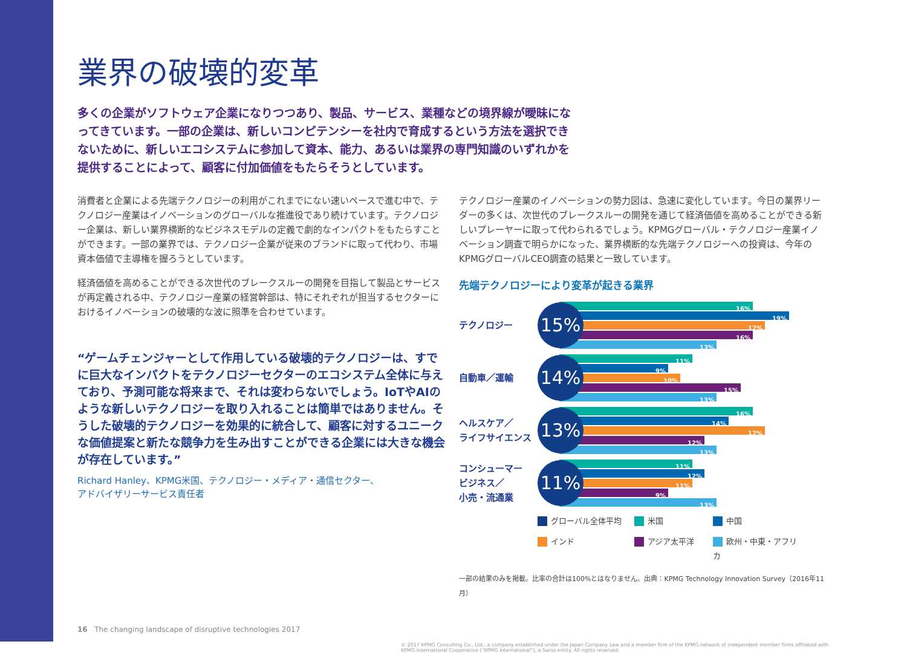業界の破壊的変革
多くの企業がソフトウェア企業になりつつあり、製品、サービス、業種などの境界線が曖昧になってきています。一部の企業は、新しいコンピテンシーを社内で育成するという方法を選択できないために、新しいエコシステムに参加して資本、能力、あるいは業界の専門知識のいずれかを提供することによって、顧客に付加価値をもたらそうとしています。
消費者と企業による先端テクノロジーの利用がこれまでにない速いペースで進む中で、テクノロジー産業はイノベーションのグローバルな推進役であり続けています。テクノロジー企業は、新しい業界横断的なビジネスモデルの定義で劇的なインパクトをもたらすことができます。一部の業界では、テクノロジー企業が従来のブランドに取って代わり、市場資本価値で主導権を握ろうとしています。
経済価値を高めることができる次世代のブレークスルーの開発を目指して製品とサービスが再定義される中、テクノロジー産業の経営幹部は、特にそれぞれが担当するセクターにおけるイノベーションの破壊的な波に照準を合わせています。
“ゲームチェンジャーとして作用している破壊的テクノロジーは、すでに巨大なインパクトをテクノロジーセクターのエコシステム全体に与えており、予測可能な将来まで、それは変わらないでしょう。IoTやAIのような新しいテクノロジーを取り入れることは簡単ではありません。そうした破壊的テクノロジーを効果的に統合して、顧客に対するユニークな価値提案と新たな競争力を生み出すことができる企業には大きな機会が存在しています。”
Richard Hanley、KPMG米国、テクノロジー・メディア・通信セクター、
アドバイザリーサービス責任者
テクノロジー産業のイノベーションの勢力図は、急速に変化しています。今日の業界リーダーの多くは、次世代のブレークスルーの開発を通じて経済価値を高めることができる新しいプレーヤーに取って代わられるでしょう。KPMGグローバル・テクノロジー産業イノベーション調査で明らかになった、業界横断的な先端テクノロジーへの投資は、今年のKPMGグローバルCEO調査の結果と一致しています。
先端テクノロジーにより変革が起きる業界
テクノロジー
15%
16%
19%
17%
16%
13%
自動車／運輸
14%
11%
9%
10%
15%
13%
ヘルスケア／
ライフサイエンス
13%
16%
14%
17%
12%
13%
コンシューマー
ビジネス／
小売・流通業
11%
11%
12%
11%
9%
13%
グローバル全体平均 米国 中国 インド アジア太平洋 欧州・中東・アフリカ
一部の結果のみを掲載。比率の合計は100%とはなりません。出典：KPMG Technology Innovation Survey（2016年11月）
16 The changing landscape of disruptive technologies 2017
© 2017 KPMG Consulting Co., Ltd., a company established under the Japan Company Law and a member firm of the KPMG network of independent member firms affiliated with KPMG International Cooperative (“KPMG International”), a Swiss entity. All rights reserved.